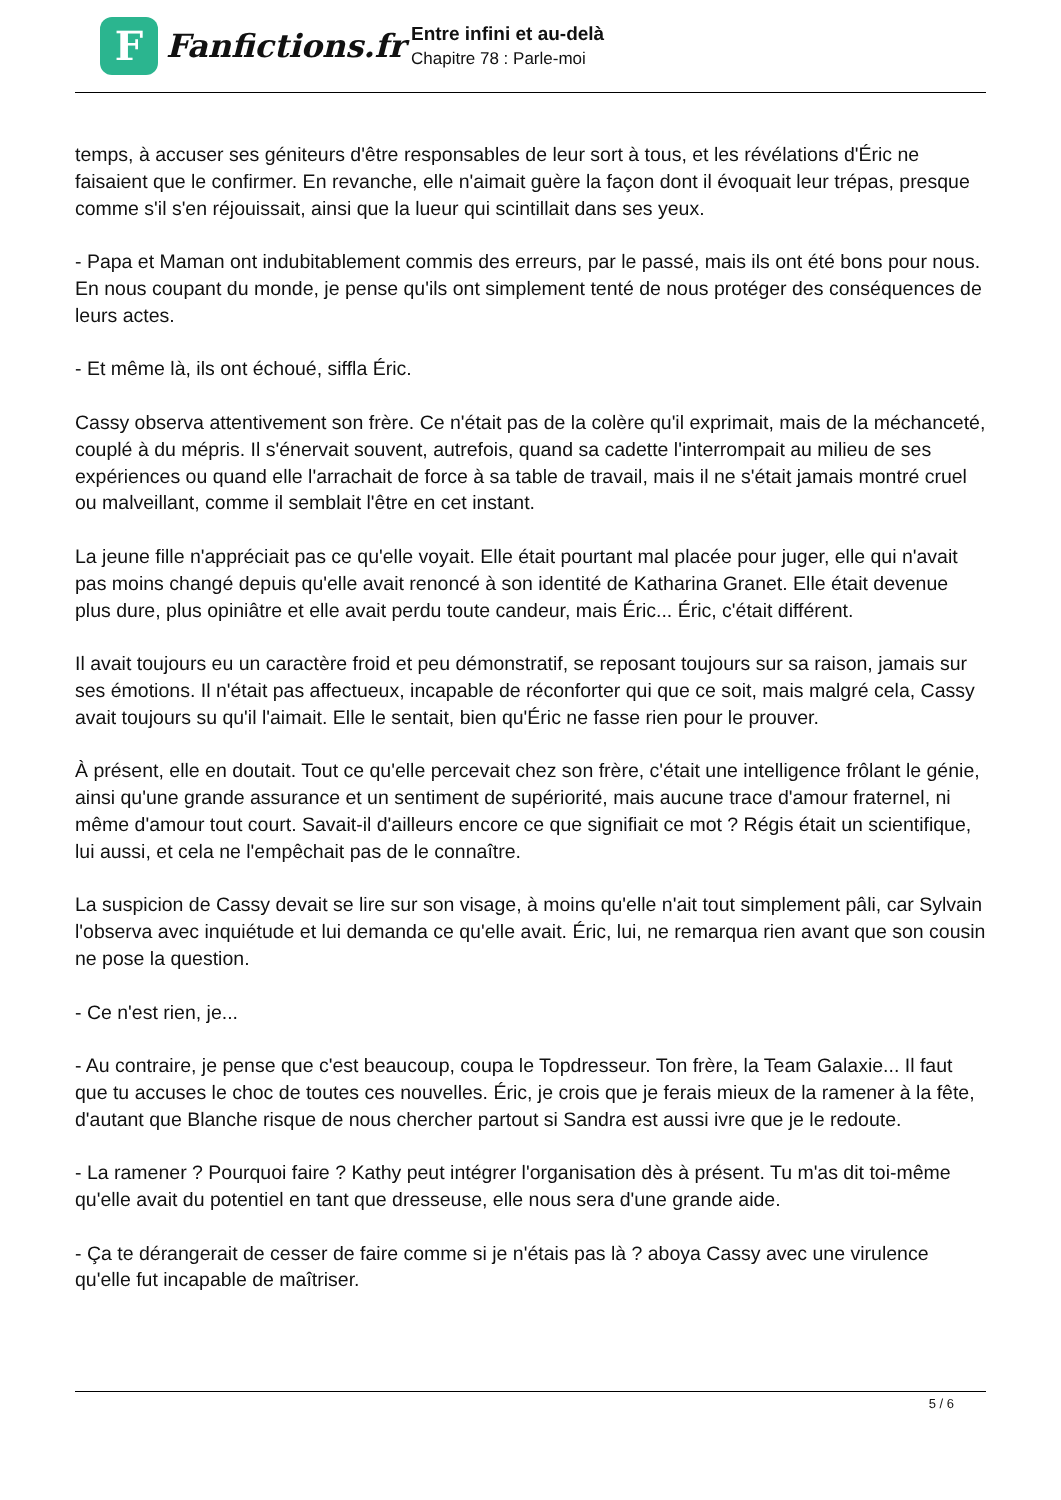F
Fanfictions.fr
Entre infini et au-delà
Chapitre 78 : Parle-moi
temps, à accuser ses géniteurs d'être responsables de leur sort à tous, et les révélations d'Éric ne faisaient que le confirmer. En revanche, elle n'aimait guère la façon dont il évoquait leur trépas, presque comme s'il s'en réjouissait, ainsi que la lueur qui scintillait dans ses yeux.
- Papa et Maman ont indubitablement commis des erreurs, par le passé, mais ils ont été bons pour nous. En nous coupant du monde, je pense qu'ils ont simplement tenté de nous protéger des conséquences de leurs actes.
- Et même là, ils ont échoué, siffla Éric.
Cassy observa attentivement son frère. Ce n'était pas de la colère qu'il exprimait, mais de la méchanceté, couplé à du mépris. Il s'énervait souvent, autrefois, quand sa cadette l'interrompait au milieu de ses expériences ou quand elle l'arrachait de force à sa table de travail, mais il ne s'était jamais montré cruel ou malveillant, comme il semblait l'être en cet instant.
La jeune fille n'appréciait pas ce qu'elle voyait. Elle était pourtant mal placée pour juger, elle qui n'avait pas moins changé depuis qu'elle avait renoncé à son identité de Katharina Granet. Elle était devenue plus dure, plus opiniâtre et elle avait perdu toute candeur, mais Éric... Éric, c'était différent.
Il avait toujours eu un caractère froid et peu démonstratif, se reposant toujours sur sa raison, jamais sur ses émotions. Il n'était pas affectueux, incapable de réconforter qui que ce soit, mais malgré cela, Cassy avait toujours su qu'il l'aimait. Elle le sentait, bien qu'Éric ne fasse rien pour le prouver.
À présent, elle en doutait. Tout ce qu'elle percevait chez son frère, c'était une intelligence frôlant le génie, ainsi qu'une grande assurance et un sentiment de supériorité, mais aucune trace d'amour fraternel, ni même d'amour tout court. Savait-il d'ailleurs encore ce que signifiait ce mot ? Régis était un scientifique, lui aussi, et cela ne l'empêchait pas de le connaître.
La suspicion de Cassy devait se lire sur son visage, à moins qu'elle n'ait tout simplement pâli, car Sylvain l'observa avec inquiétude et lui demanda ce qu'elle avait. Éric, lui, ne remarqua rien avant que son cousin ne pose la question.
- Ce n'est rien, je...
- Au contraire, je pense que c'est beaucoup, coupa le Topdresseur. Ton frère, la Team Galaxie... Il faut que tu accuses le choc de toutes ces nouvelles. Éric, je crois que je ferais mieux de la ramener à la fête, d'autant que Blanche risque de nous chercher partout si Sandra est aussi ivre que je le redoute.
- La ramener ? Pourquoi faire ? Kathy peut intégrer l'organisation dès à présent. Tu m'as dit toi-même qu'elle avait du potentiel en tant que dresseuse, elle nous sera d'une grande aide.
- Ça te dérangerait de cesser de faire comme si je n'étais pas là ? aboya Cassy avec une virulence qu'elle fut incapable de maîtriser.
5 / 6